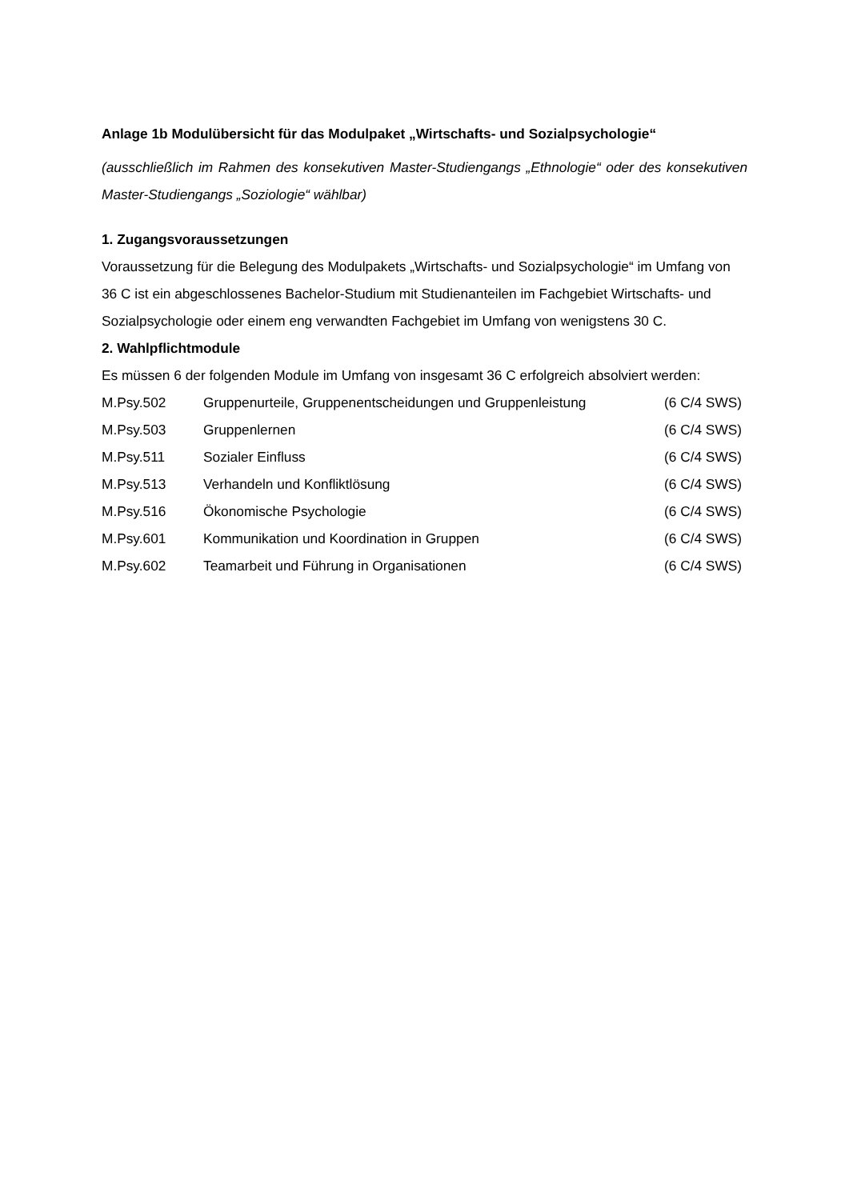Anlage 1b Modulübersicht für das Modulpaket „Wirtschafts- und Sozialpsychologie“
(ausschließlich im Rahmen des konsekutiven Master-Studiengangs „Ethnologie“ oder des konsekutiven Master-Studiengangs „Soziologie“ wählbar)
1. Zugangsvoraussetzungen
Voraussetzung für die Belegung des Modulpakets „Wirtschafts- und Sozialpsychologie“ im Umfang von 36 C ist ein abgeschlossenes Bachelor-Studium mit Studienanteilen im Fachgebiet Wirtschafts- und Sozialpsychologie oder einem eng verwandten Fachgebiet im Umfang von wenigstens 30 C.
2. Wahlpflichtmodule
Es müssen 6 der folgenden Module im Umfang von insgesamt 36 C erfolgreich absolviert werden:
| M.Psy.502 | Gruppenurteile, Gruppenentscheidungen und Gruppenleistung | (6 C/4 SWS) |
| M.Psy.503 | Gruppenlernen | (6 C/4 SWS) |
| M.Psy.511 | Sozialer Einfluss | (6 C/4 SWS) |
| M.Psy.513 | Verhandeln und Konfliktlösung | (6 C/4 SWS) |
| M.Psy.516 | Ökonomische Psychologie | (6 C/4 SWS) |
| M.Psy.601 | Kommunikation und Koordination in Gruppen | (6 C/4 SWS) |
| M.Psy.602 | Teamarbeit und Führung in Organisationen | (6 C/4 SWS) |